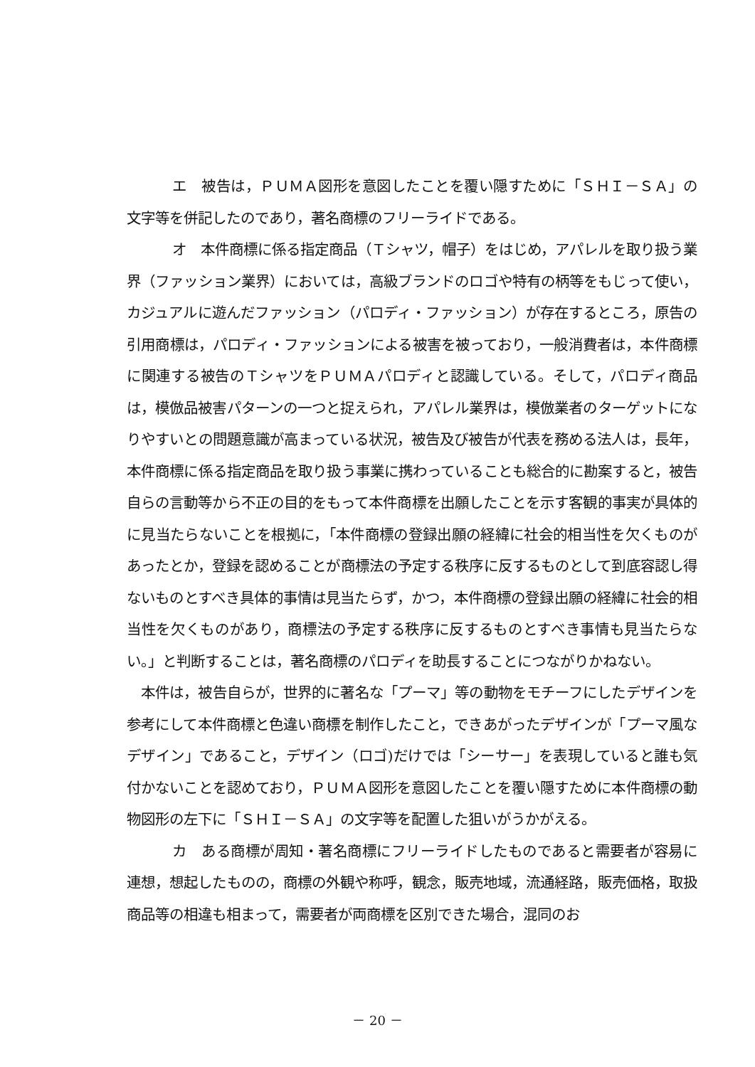エ　被告は，ＰＵＭＡ図形を意図したことを覆い隠すために「ＳＨＩ－ＳＡ」の文字等を併記したのであり，著名商標のフリーライドである。
オ　本件商標に係る指定商品（Ｔシャツ，帽子）をはじめ，アパレルを取り扱う業界（ファッション業界）においては，高級ブランドのロゴや特有の柄等をもじって使い，カジュアルに遊んだファッション（パロディ・ファッション）が存在するところ，原告の引用商標は，パロディ・ファッションによる被害を被っており，一般消費者は，本件商標に関連する被告のＴシャツをＰＵＭＡパロディと認識している。そして，パロディ商品は，模倣品被害パターンの一つと捉えられ，アパレル業界は，模倣業者のターゲットになりやすいとの問題意識が高まっている状況，被告及び被告が代表を務める法人は，長年，本件商標に係る指定商品を取り扱う事業に携わっていることも総合的に勘案すると，被告自らの言動等から不正の目的をもって本件商標を出願したことを示す客観的事実が具体的に見当たらないことを根拠に，「本件商標の登録出願の経緯に社会的相当性を欠くものがあったとか，登録を認めることが商標法の予定する秩序に反するものとして到底容認し得ないものとすべき具体的事情は見当たらず，かつ，本件商標の登録出願の経緯に社会的相当性を欠くものがあり，商標法の予定する秩序に反するものとすべき事情も見当たらない。」と判断することは，著名商標のパロディを助長することにつながりかねない。
本件は，被告自らが，世界的に著名な「プーマ」等の動物をモチーフにしたデザインを参考にして本件商標と色違い商標を制作したこと，できあがったデザインが「プーマ風なデザイン」であること，デザイン（ロゴ)だけでは「シーサー」を表現していると誰も気付かないことを認めており，ＰＵＭＡ図形を意図したことを覆い隠すために本件商標の動物図形の左下に「ＳＨＩ－ＳＡ」の文字等を配置した狙いがうかがえる。
カ　ある商標が周知・著名商標にフリーライドしたものであると需要者が容易に連想，想起したものの，商標の外観や称呼，観念，販売地域，流通経路，販売価格，取扱商品等の相違も相まって，需要者が両商標を区別できた場合，混同のお
－ 20 －